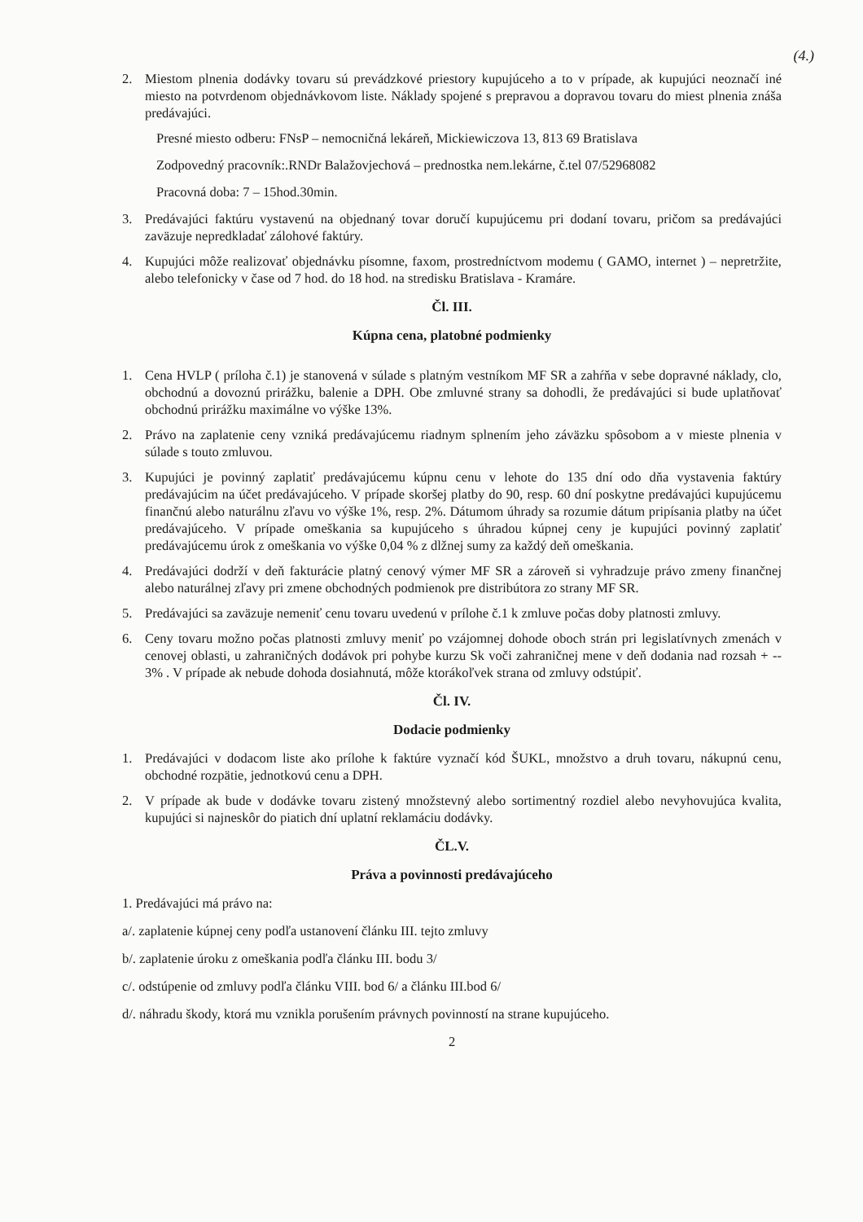(4.)
2. Miestom plnenia dodávky tovaru sú prevádzkové priestory kupujúceho a to v prípade, ak kupujúci neoznačí iné miesto na potvrdenom objednávkovom liste. Náklady spojené s prepravou a dopravou tovaru do miest plnenia znáša predávajúci.
Presné miesto odberu: FNsP – nemocničná lekáreň, Mickiewiczova 13, 813 69 Bratislava
Zodpovedný pracovník:.RNDr Balažovjechová – prednostka nem.lekárne, č.tel 07/52968082
Pracovná doba: 7 – 15hod.30min.
3. Predávajúci faktúru vystavenú na objednaný tovar doručí kupujúcemu pri dodaní tovaru, pričom sa predávajúci zaväzuje nepredkladať zálohové faktúry.
4. Kupujúci môže realizovať objednávku písomne, faxom, prostredníctvom modemu ( GAMO, internet ) – nepretržite, alebo telefonicky v čase od 7 hod. do 18 hod. na stredisku Bratislava - Kramáre.
Čl. III.
Kúpna cena, platobné podmienky
1. Cena HVLP ( príloha č.1) je stanovená v súlade s platným vestníkom MF SR a zahŕňa v sebe dopravné náklady, clo, obchodnú a dovoznú prirážku, balenie a DPH. Obe zmluvné strany sa dohodli, že predávajúci si bude uplatňovať obchodnú prirážku maximálne vo výške 13%.
2. Právo na zaplatenie ceny vzniká predávajúcemu riadnym splnením jeho záväzku spôsobom a v mieste plnenia v súlade s touto zmluvou.
3. Kupujúci je povinný zaplatiť predávajúcemu kúpnu cenu v lehote do 135 dní odo dňa vystavenia faktúry predávajúcim na účet predávajúceho. V prípade skoršej platby do 90, resp. 60 dní poskytne predávajúci kupujúcemu finančnú alebo naturálnu zľavu vo výške 1%, resp. 2%. Dátumom úhrady sa rozumie dátum pripísania platby na účet predávajúceho. V prípade omeškania sa kupujúceho s úhradou kúpnej ceny je kupujúci povinný zaplatiť predávajúcemu úrok z omeškania vo výške 0,04 % z dlžnej sumy za každý deň omeškania.
4. Predávajúci dodrží v deň fakturácie platný cenový výmer MF SR a zároveň si vyhradzuje právo zmeny finančnej alebo naturálnej zľavy pri zmene obchodných podmienok pre distribútora zo strany MF SR.
5. Predávajúci sa zaväzuje nemeniť cenu tovaru uvedenú v prílohe č.1 k zmluve počas doby platnosti zmluvy.
6. Ceny tovaru možno počas platnosti zmluvy meniť po vzájomnej dohode oboch strán pri legislatívnych zmenách v cenovej oblasti, u zahraničných dodávok pri pohybe kurzu Sk voči zahraničnej mene v deň dodania nad rozsah + -- 3% . V prípade ak nebude dohoda dosiahnutá, môže ktorákoľvek strana od zmluvy odstúpiť.
Čl. IV.
Dodacie podmienky
1. Predávajúci v dodacom liste ako prílohe k faktúre vyznačí kód ŠUKL, množstvo a druh tovaru, nákupnú cenu, obchodné rozpätie, jednotkovú cenu a DPH.
2. V prípade ak bude v dodávke tovaru zistený množstevný alebo sortimentný rozdiel alebo nevyhovujúca kvalita, kupujúci si najneskôr do piatich dní uplatní reklamáciu dodávky.
ČL.V.
Práva a povinnosti predávajúceho
1. Predávajúci má právo na:
a/. zaplatenie kúpnej ceny podľa ustanovení článku III. tejto zmluvy
b/. zaplatenie úroku z omeškania podľa článku III. bodu 3/
c/. odstúpenie od zmluvy podľa článku VIII. bod 6/ a článku III.bod 6/
d/. náhradu škody, ktorá mu vznikla porušením právnych povinností na strane kupujúceho.
2